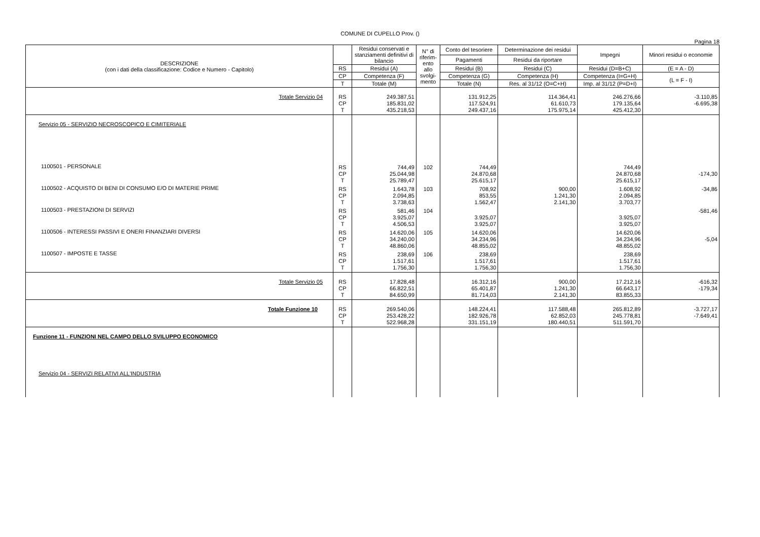COMUNE DI CUPELLO Prov. ()
Pagina 18
| DESCRIZIONE (con i dati della classificazione: Codice e Numero - Capitolo) | | Residui conservati e stanziamenti definitivi di bilancio | N° di riferim-ento allo svolgi-mento | Conto del tesoriere | Determinazione dei residui | Impegni | Minori residui o economie |
| --- | --- | --- | --- | --- | --- | --- | --- |
| | | | | Pagamenti | Residui da riportare | | |
| | RS | Residui (A) | | Residui (B) | Residui (C) | Residui (D=B+C) | (E = A - D) |
| | CP | Competenza (F) | | Competenza (G) | Competenza (H) | Competenza (I=G+H) | (L = F - I) |
| | T | Totale (M) | | Totale (N) | Res. al 31/12 (O=C+H) | Imp. al 31/12 (P=D+I) | |
| Totale Servizio 04 | RS CP T | 249.387,51 185.831,02 435.218,53 | | 131.912,25 117.524,91 249.437,16 | 114.364,41 61.610,73 175.975,14 | 246.276,66 179.135,64 425.412,30 | -3.110,85 -6.695,38 |
| Servizio 05 - SERVIZIO NECROSCOPICO E CIMITERIALE | | | | | | | |
| 1100501 - PERSONALE | RS CP T | 744,49 25.044,98 25.789,47 | 102 | 744,49 24.870,68 25.615,17 | | 744,49 24.870,68 25.615,17 | -174,30 |
| 1100502 - ACQUISTO DI BENI DI CONSUMO E/O DI MATERIE PRIME | RS CP T | 1.643,78 2.094,85 3.738,63 | 103 | 708,92 853,55 1.562,47 | 900,00 1.241,30 2.141,30 | 1.608,92 2.094,85 3.703,77 | -34,86 |
| 1100503 - PRESTAZIONI DI SERVIZI | RS CP T | 581,46 3.925,07 4.506,53 | 104 | 3.925,07 3.925,07 | | 3.925,07 3.925,07 | -581,46 |
| 1100506 - INTERESSI PASSIVI E ONERI FINANZIARI DIVERSI | RS CP T | 14.620,06 34.240,00 48.860,06 | 105 | 14.620,06 34.234,96 48.855,02 | | 14.620,06 34.234,96 48.855,02 | -5,04 |
| 1100507 - IMPOSTE E TASSE | RS CP T | 238,69 1.517,61 1.756,30 | 106 | 238,69 1.517,61 1.756,30 | | 238,69 1.517,61 1.756,30 | |
| Totale Servizio 05 | RS CP T | 17.828,48 66.822,51 84.650,99 | | 16.312,16 65.401,87 81.714,03 | 900,00 1.241,30 2.141,30 | 17.212,16 66.643,17 83.855,33 | -616,32 -179,34 |
| Totale Funzione 10 | RS CP T | 269.540,06 253.428,22 522.968,28 | | 148.224,41 182.926,78 331.151,19 | 117.588,48 62.852,03 180.440,51 | 265.812,89 245.778,81 511.591,70 | -3.727,17 -7.649,41 |
| Funzione 11 - FUNZIONI NEL CAMPO DELLO SVILUPPO ECONOMICO | | | | | | | |
| Servizio 04 - SERVIZI RELATIVI ALL'INDUSTRIA | | | | | | | |